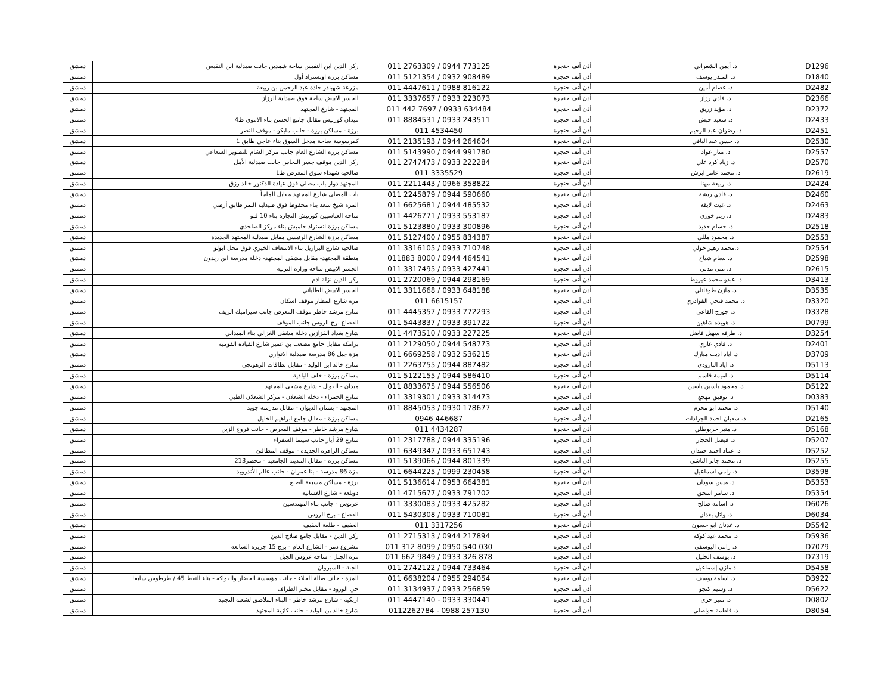| D1296 | د. أيمن الشعراني | أذن أنف حنجرة | 011 2763309 / 0944 773125 | ركن الدين ابن النفيس ساحة شمدين جانب صيدلية ابن النفيس | دمشق |
| D1840 | د. المنذر يوسف | أذن أنف حنجرة | 011 5121354 / 0932 908489 | مساكن برزة اوتستراد أول | دمشق |
| D2482 | د. عصام أمين | أذن أنف حنجرة | 011 4447611 / 0988 816122 | مزرعة شهبندر جادة عبد الرحمن بن ربيعة | دمشق |
| D2366 | د. فادي رزاز | أذن أنف حنجرة | 011 3337657 / 0933 223073 | الجسر الابيض ساحة فوق صيدلية الرزاز | دمشق |
| D2372 | د. مؤيد زريق | أذن أنف حنجرة | 011 442 7697 / 0933 634484 | المجتهد - شارع المجتهد | دمشق |
| D2433 | د. سعيد حبش | أذن أنف حنجرة | 011 8884531 / 0933 243511 | ميدان كورنيش مقابل جامع الحسن بناء الاموي ط4 | دمشق |
| D2451 | د. رضوان عبد الرحيم | أذن أنف حنجرة | 011 4534450 | برزة - مساكن برزة - جانب مابكو - موقف النصر | دمشق |
| D2530 | د. حسن عبد الباقي | أذن أنف حنجرة | 011 2135193 / 0944 264604 | كفرسوسة ساحة مدخل السوق بناء عاجي طابق 1 | دمشق |
| D2557 | د. منار عواد | أذن أنف حنجرة | 011 5143990 / 0944 991780 | مساكن برزة الشارع العام جانب مركز الشام للتصوير الشعاعي | دمشق |
| D2570 | د. زياد كرد علي | أذن أنف حنجرة | 011 2747473 / 0933 222284 | ركن الدين موقف جسر النحاس جانب صيدلية الأمل | دمشق |
| D2619 | د. محمد عامر ابرش | أذن أنف حنجرة | 011 3335529 | صالحية شهداء سوق المعرض ط1 | دمشق |
| D2424 | د. ربيعة مهنا | أذن أنف حنجرة | 011 2211443 / 0966 358822 | المجتهد دوار باب مصلى فوق عيادة الدكتور خالد رزق | دمشق |
| D2460 | د. فادي ريشة | أذن أنف حنجرة | 011 2245879 / 0944 590660 | باب المصلى شارع المجتهد مقابل الملجأ | دمشق |
| D2463 | د. غيث لايقة | أذن أنف حنجرة | 011 6625681 / 0944 485532 | المزة شيخ سعد بناء محفوظ فوق صيدلية التمر طابق أرضي | دمشق |
| D2483 | د. ريم خوري | أذن أنف حنجرة | 011 4426771 / 0933 553187 | ساحة العباسيين كورنيش التجارة بناء 10 قبو | دمشق |
| D2518 | د. حسام حديد | أذن أنف حنجرة | 011 5123880 / 0933 300896 | مساكن برزة اتستراد حاميش بناء مركز الصلخدي | دمشق |
| D2553 | د. محمود مللي | أذن أنف حنجرة | 011 5127400 / 0955 834387 | مساكن برزة الشارع الرئيسي مقابل صيدلية المجتهد الجديدة | دمشق |
| D2554 | د.محمد زهير خولي | أذن أنف حنجرة | 011 3316105 / 0933 710748 | صالحية شارع البرازيل بناء الاسعاف الخيري فوق محل ابولو | دمشق |
| D2598 | د. بسام شياح | أذن أنف حنجرة | 011883 8000 / 0944 464541 | منطقة المجتهد- مقابل مشفى المجتهد- دخلة مدرسة ابن زيدون | دمشق |
| D2615 | د. منى مدني | أذن أنف حنجرة | 011 3317495 / 0933 427441 | الجسر الابيض ساحة وزارة التربية | دمشق |
| D3413 | د. عبدو محمد عيروط | أذن أنف حنجرة | 011 2720069 / 0944 298169 | ركن الدين نزلة ادم | دمشق |
| D3535 | د. مازن طوقاتلي | أذن أنف حنجرة | 011 3311668 / 0933 648188 | الجسر الابيض الطلياني | دمشق |
| D3320 | د. محمد فتحي القوادري | أذن أنف حنجرة | 011 6615157 | مزة شارع المطار موقف اسكان | دمشق |
| D3328 | د. جورج القاعي | أذن أنف حنجرة | 011 4445357 / 0933 772293 | شارع مرشد خاطر موقف المعرض جانب سيراميك الريف | دمشق |
| D0799 | د. هويده شاهين | أذن أنف حنجرة | 011 5443837 / 0933 391722 | القصاع برج الروس جانب الموقف | دمشق |
| D3254 | د. طرفه سهيل فاضل | أذن أنف حنجرة | 011 4473510 / 0933 227225 | شارع بغداد القزازين دخلة مشفى الغزالي بناء الميداني | دمشق |
| D2401 | د. فادي غازي | أذن أنف حنجرة | 011 2129050 / 0944 548773 | برامكة مقابل جامع مصعب بن عمير شارع القيادة القومية | دمشق |
| D3709 | د. اياد اديب مبارك | أذن أنف حنجرة | 011 6669258 / 0932 536215 | مزة جبل 86 مدرسة صيدلية الانواري | دمشق |
| D5113 | د. اياد البارودي | أذن أنف حنجرة | 011 2263755 / 0944 887482 | شارع خالد ابن الوليد - مقابل بطاقات الرهونجي | دمشق |
| D5114 | د. اميمة قاسم | أذن أنف حنجرة | 011 5122155 / 0944 586410 | مساكن برزة - خلف البلدية | دمشق |
| D5122 | د. محمود ياسين ياسين | أذن أنف حنجرة | 011 8833675 / 0944 556506 | ميدان - الفوال - شارع مشفى المجتهد | دمشق |
| D0383 | د. توفيق مهجع | أذن أنف حنجرة | 011 3319301 / 0933 314473 | شارع الحمراء - دخلة الشعلان - مركز الشعلان الطبي | دمشق |
| D5140 | د. محمد ابو محرم | أذن أنف حنجرة | 011 8845053 / 0930 178677 | المجتهد - بستان الديوان - مقابل مدرسة جويد | دمشق |
| D2165 | د. سفيان احمد الجرادات | أذن أنف حنجرة | 0946 446687 | مساكن برزة - مقابل جامع ابراهيم الخليل | دمشق |
| D5168 | د. منير خربوطلي | أذن أنف حنجرة | 011 4434287 | شارع مرشد خاطر - موقف المعرض - جانب فروج الزين | دمشق |
| D5207 | د. فيصل الحجار | أذن أنف حنجرة | 011 2317788 / 0944 335196 | شارع 29 أيار جانب سينما السفراء | دمشق |
| D5252 | د. عماد احمد حمدان | أذن أنف حنجرة | 011 6349347 / 0933 651743 | مساكن الزاهرة الجديدة - موقف المطافئ | دمشق |
| D5255 | د. محمد جابر الناشي | أذن أنف حنجرة | 011 5139066 / 0944 801339 | مساكن برزة - مقابل المدينة الجامعية - محضر213 | دمشق |
| D3598 | د. رامي اسماعيل | أذن أنف حنجرة | 011 6644225 / 0999 230458 | مزة 86 مدرسة - بنا عمران - جانب عالم الأندرويد | دمشق |
| D5353 | د. ميس سودان | أذن أنف حنجرة | 011 5136614 / 0953 664381 | برزة - مساكن مسبقة الصنع | دمشق |
| D5354 | د. سامر اسحق | أذن أنف حنجرة | 011 4715677 / 0933 791702 | دويلعة - شارع الغسانية | دمشق |
| D6026 | د. اسامة صالح | أذن أنف حنجرة | 011 3330083 / 0933 425282 | عرنوس - جانب بناء المهندسين | دمشق |
| D6034 | د. وائل بغدان | أذن أنف حنجرة | 011 5430308 / 0933 710081 | القصاع - برج الروس | دمشق |
| D5542 | د. عدنان ابو حسون | أذن أنف حنجرة | 011 3317256 | العفيف - طلعة العفيف | دمشق |
| D5936 | د. محمد عيد كوكة | أذن أنف حنجرة | 011 2715313 / 0944 217894 | ركن الدين - مقابل جامع صلاح الدين | دمشق |
| D7079 | د. رامي اليوسفي | أذن أنف حنجرة | 011 312 8099 / 0950 540 030 | مشروع دمر - الشارع العام - برج 15 جزيرة السابعة | دمشق |
| D7319 | د. يوسف الخليل | أذن أنف حنجرة | 011 662 9849 / 0933 326 878 | مزة الجبل - ساحة عروس الجبل | دمشق |
| D5458 | د.مازن إسماعيل | أذن أنف حنجرة | 011 2742122 / 0944 733464 | الجبة - السيروان | دمشق |
| D3922 | د. اسامة يوسف | أذن أنف حنجرة | 011 6638204 / 0955 294054 | المزة - خلف صالة الجلاء - جانب مؤسسة الخضار والفواكه - بناء النفط 45 / طرطوس سابقا | دمشق |
| D5622 | د. وسيم كنجو | أذن أنف حنجرة | 011 3134937 / 0933 256859 | حي الورود - مقابل مخبر الطراف | دمشق |
| D0802 | د. منير حزي | أذن أنف حنجرة | 011 4447140 - 0933 330441 | ازبكية - شارع مرشد خاطر - البناء الملاصق لشعبة التجنيد | دمشق |
| D8054 | د. فاطمة حواصلي | أذن أنف حنجرة | 0112262784 - 0988 257130 | شارع خالد بن الوليد - جانب كازية المجتهد | دمشق |